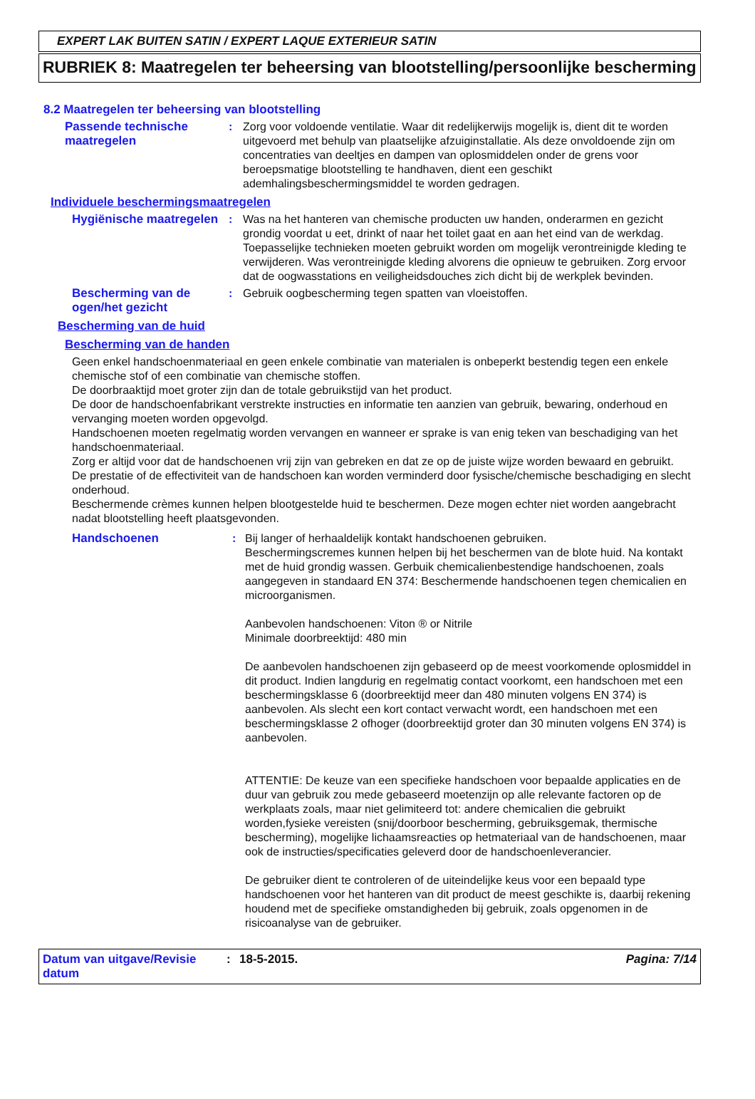EXPERT LAK BUITEN SATIN / EXPERT LAQUE EXTERIEUR SATIN
RUBRIEK 8: Maatregelen ter beheersing van blootstelling/persoonlijke bescherming
8.2 Maatregelen ter beheersing van blootstelling
Passende technische maatregelen
: Zorg voor voldoende ventilatie. Waar dit redelijkerwijs mogelijk is, dient dit te worden uitgevoerd met behulp van plaatselijke afzuiginstallatie. Als deze onvoldoende zijn om concentraties van deeltjes en dampen van oplosmiddelen onder de grens voor beroepsmatige blootstelling te handhaven, dient een geschikt ademhalingsbeschermingsmiddel te worden gedragen.
Individuele beschermingsmaatregelen
Hygiënische maatregelen
: Was na het hanteren van chemische producten uw handen, onderarmen en gezicht grondig voordat u eet, drinkt of naar het toilet gaat en aan het eind van de werkdag. Toepasselijke technieken moeten gebruikt worden om mogelijk verontreinigde kleding te verwijderen. Was verontreinigde kleding alvorens die opnieuw te gebruiken. Zorg ervoor dat de oogwasstations en veiligheidsdouches zich dicht bij de werkplek bevinden.
Bescherming van de ogen/het gezicht
: Gebruik oogbescherming tegen spatten van vloeistoffen.
Bescherming van de huid
Bescherming van de handen
Geen enkel handschoenmateriaal en geen enkele combinatie van materialen is onbeperkt bestendig tegen een enkele chemische stof of een combinatie van chemische stoffen.
De doorbraaktijd moet groter zijn dan de totale gebruikstijd van het product.
De door de handschoenfabrikant verstrekte instructies en informatie ten aanzien van gebruik, bewaring, onderhoud en vervanging moeten worden opgevolgd.
Handschoenen moeten regelmatig worden vervangen en wanneer er sprake is van enig teken van beschadiging van het handschoenmateriaal.
Zorg er altijd voor dat de handschoenen vrij zijn van gebreken en dat ze op de juiste wijze worden bewaard en gebruikt.
De prestatie of de effectiviteit van de handschoen kan worden verminderd door fysische/chemische beschadiging en slecht onderhoud.
Beschermende crèmes kunnen helpen blootgestelde huid te beschermen. Deze mogen echter niet worden aangebracht nadat blootstelling heeft plaatsgevonden.
Handschoenen : Bij langer of herhaaldelijk kontakt handschoenen gebruiken.
Beschermingscremes kunnen helpen bij het beschermen van de blote huid. Na kontakt met de huid grondig wassen. Gerbuik chemicalienbestendige handschoenen, zoals aangegeven in standaard EN 374: Beschermende handschoenen tegen chemicalien en microorganismen.
Aanbevolen handschoenen: Viton ® or Nitrile
Minimale doorbreektijd: 480 min
De aanbevolen handschoenen zijn gebaseerd op de meest voorkomende oplosmiddel in dit product. Indien langdurig en regelmatig contact voorkomt, een handschoen met een beschermingsklasse 6 (doorbreektijd meer dan 480 minuten volgens EN 374) is aanbevolen. Als slecht een kort contact verwacht wordt, een handschoen met een beschermingsklasse 2 ofhoger (doorbreektijd groter dan 30 minuten volgens EN 374) is aanbevolen.
ATTENTIE: De keuze van een specifieke handschoen voor bepaalde applicaties en de duur van gebruik zou mede gebaseerd moetenzijn op alle relevante factoren op de werkplaats zoals, maar niet gelimiteerd tot: andere chemicalien die gebruikt worden,fysieke vereisten (snij/doorboor bescherming, gebruiksgemak, thermische bescherming), mogelijke lichaamsreacties op hetmateriaal van de handschoenen, maar ook de instructies/specificaties geleverd door de handschoenleverancier.
De gebruiker dient te controleren of de uiteindelijke keus voor een bepaald type handschoenen voor het hanteren van dit product de meest geschikte is, daarbij rekening houdend met de specifieke omstandigheden bij gebruik, zoals opgenomen in de risicoanalyse van de gebruiker.
Datum van uitgave/Revisie datum
: 18-5-2015. Pagina: 7/14